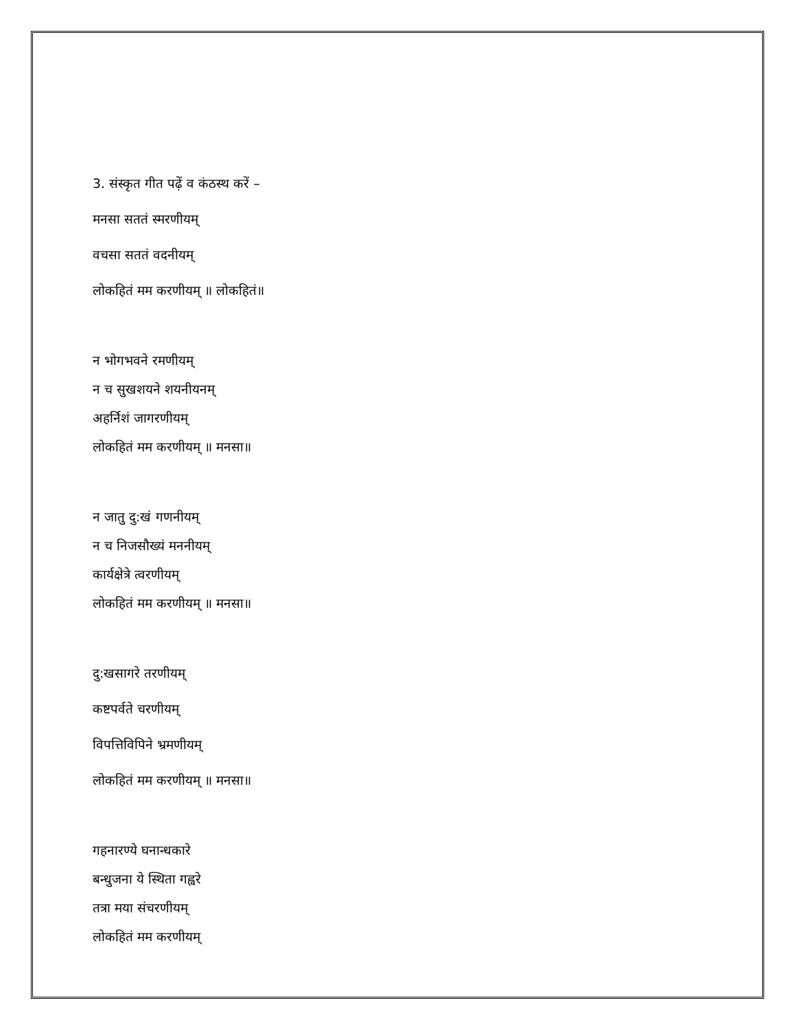3. संस्कृत गीत पढ़ें व कंठस्थ करें –
मनसा सततं स्मरणीयम्
वचसा सततं वदनीयम्
लोकहितं मम करणीयम् ॥ लोकहितं॥
न भोगभवने रमणीयम्
न च सुखशयने शयनीयनम्
अहर्निशं जागरणीयम्
लोकहितं मम करणीयम् ॥ मनसा॥
न जातु दु:खं गणनीयम्
न च निजसौख्यं मननीयम्
कार्यक्षेत्रे त्वरणीयम्
लोकहितं मम करणीयम् ॥ मनसा॥
दु:खसागरे तरणीयम्
कष्टपर्वते चरणीयम्
विपत्तिविपिने भ्रमणीयम्
लोकहितं मम करणीयम् ॥ मनसा॥
गहनारण्ये घनान्धकारे
बन्धुजना ये स्थिता गह्वरे
तत्रा मया संचरणीयम्
लोकहितं मम करणीयम्